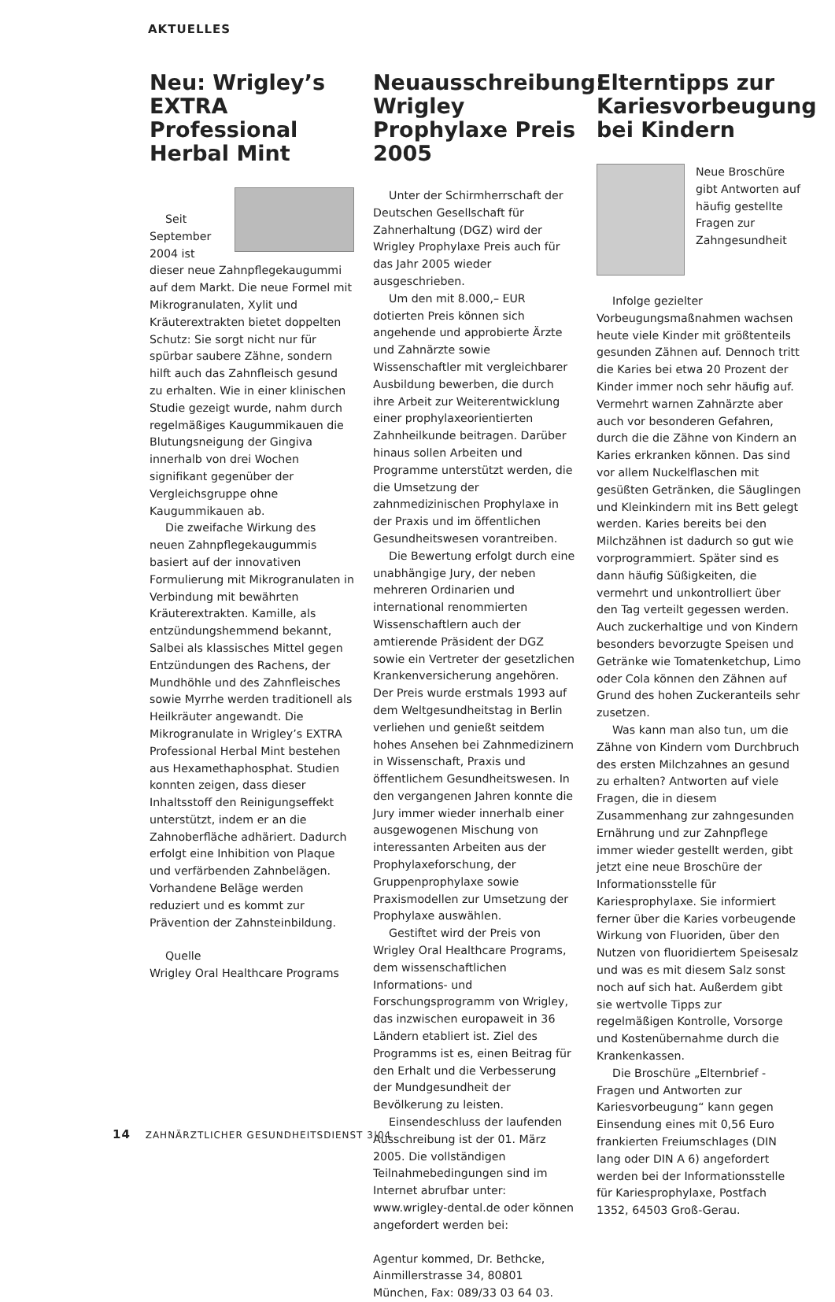AKTUELLES
Neu: Wrigley’s EXTRA Professional Herbal Mint
Seit September 2004 ist dieser neue Zahnpflegekaugummi auf dem Markt. Die neue Formel mit Mikrogranulaten, Xylit und Kräuterextrakten bietet doppelten Schutz: Sie sorgt nicht nur für spürbar saubere Zähne, sondern hilft auch das Zahnfleisch gesund zu erhalten. Wie in einer klinischen Studie gezeigt wurde, nahm durch regelmäßiges Kaugummikauen die Blutungsneigung der Gingiva innerhalb von drei Wochen signifikant gegenüber der Vergleichsgruppe ohne Kaugummikauen ab.
Die zweifache Wirkung des neuen Zahnpflegekaugummis basiert auf der innovativen Formulierung mit Mikrogranulaten in Verbindung mit bewährten Kräuterextrakten. Kamille, als entzündungshemmend bekannt, Salbei als klassisches Mittel gegen Entzündungen des Rachens, der Mundhöhle und des Zahnfleisches sowie Myrrhe werden traditionell als Heilkräuter angewandt. Die Mikrogranulate in Wrigley’s EXTRA Professional Herbal Mint bestehen aus Hexamethaphosphat. Studien konnten zeigen, dass dieser Inhaltsstoff den Reinigungseffekt unterstützt, indem er an die Zahnoberfläche adhäriert. Dadurch erfolgt eine Inhibition von Plaque und verfärbenden Zahnbelägen. Vorhandene Beläge werden reduziert und es kommt zur Prävention der Zahnsteinbildung.
Quelle
Wrigley Oral Healthcare Programs
Neuausschreibung: Wrigley Prophylaxe Preis 2005
Unter der Schirmherrschaft der Deutschen Gesellschaft für Zahnerhaltung (DGZ) wird der Wrigley Prophylaxe Preis auch für das Jahr 2005 wieder ausgeschrieben.
Um den mit 8.000,– EUR dotierten Preis können sich angehende und approbierte Ärzte und Zahnärzte sowie Wissenschaftler mit vergleichbarer Ausbildung bewerben, die durch ihre Arbeit zur Weiterentwicklung einer prophylaxeorientierten Zahnheilkunde beitragen. Darüber hinaus sollen Arbeiten und Programme unterstützt werden, die die Umsetzung der zahnmedizinischen Prophylaxe in der Praxis und im öffentlichen Gesundheitswesen vorantreiben.
Die Bewertung erfolgt durch eine unabhängige Jury, der neben mehreren Ordinarien und international renommierten Wissenschaftlern auch der amtierende Präsident der DGZ sowie ein Vertreter der gesetzlichen Krankenversicherung angehören. Der Preis wurde erstmals 1993 auf dem Weltgesundheitstag in Berlin verliehen und genießt seitdem hohes Ansehen bei Zahnmedizinern in Wissenschaft, Praxis und öffentlichem Gesundheitswesen. In den vergangenen Jahren konnte die Jury immer wieder innerhalb einer ausgewogenen Mischung von interessanten Arbeiten aus der Prophylaxeforschung, der Gruppenprophylaxe sowie Praxismodellen zur Umsetzung der Prophylaxe auswählen.
Gestiftet wird der Preis von Wrigley Oral Healthcare Programs, dem wissenschaftlichen Informations- und Forschungsprogramm von Wrigley, das inzwischen europaweit in 36 Ländern etabliert ist. Ziel des Programms ist es, einen Beitrag für den Erhalt und die Verbesserung der Mundgesundheit der Bevölkerung zu leisten.
Einsendeschluss der laufenden Ausschreibung ist der 01. März 2005. Die vollständigen Teilnahmebedingungen sind im Internet abrufbar unter: www.wrigley-dental.de oder können angefordert werden bei:
Agentur kommed, Dr. Bethcke, Ainmillerstrasse 34, 80801 München, Fax: 089/33 03 64 03.
Elterntipps zur Kariesvorbeugung bei Kindern
Neue Broschüre gibt Antworten auf häufig gestellte Fragen zur Zahngesundheit
Infolge gezielter Vorbeugungsmaßnahmen wachsen heute viele Kinder mit größtenteils gesunden Zähnen auf. Dennoch tritt die Karies bei etwa 20 Prozent der Kinder immer noch sehr häufig auf. Vermehrt warnen Zahnärzte aber auch vor besonderen Gefahren, durch die die Zähne von Kindern an Karies erkranken können. Das sind vor allem Nuckelflaschen mit gesüßten Getränken, die Säuglingen und Kleinkindern mit ins Bett gelegt werden. Karies bereits bei den Milchzähnen ist dadurch so gut wie vorprogrammiert. Später sind es dann häufig Süßigkeiten, die vermehrt und unkontrolliert über den Tag verteilt gegessen werden. Auch zuckerhaltige und von Kindern besonders bevorzugte Speisen und Getränke wie Tomatenketchup, Limo oder Cola können den Zähnen auf Grund des hohen Zuckeranteils sehr zusetzen.
Was kann man also tun, um die Zähne von Kindern vom Durchbruch des ersten Milchzahnes an gesund zu erhalten? Antworten auf viele Fragen, die in diesem Zusammenhang zur zahngesunden Ernährung und zur Zahnpflege immer wieder gestellt werden, gibt jetzt eine neue Broschüre der Informationsstelle für Kariesprophylaxe. Sie informiert ferner über die Karies vorbeugende Wirkung von Fluoriden, über den Nutzen von fluoridiertem Speisesalz und was es mit diesem Salz sonst noch auf sich hat. Außerdem gibt sie wertvolle Tipps zur regelmäßigen Kontrolle, Vorsorge und Kostenübernahme durch die Krankenkassen.
Die Broschüre „Elternbrief - Fragen und Antworten zur Kariesvorbeugung“ kann gegen Einsendung eines mit 0,56 Euro frankierten Freiumschlages (DIN lang oder DIN A 6) angefordert werden bei der Informationsstelle für Kariesprophylaxe, Postfach 1352, 64503 Groß-Gerau.
14 ZAHNÄRZTLICHER GESUNDHEITSDIENST 3|04